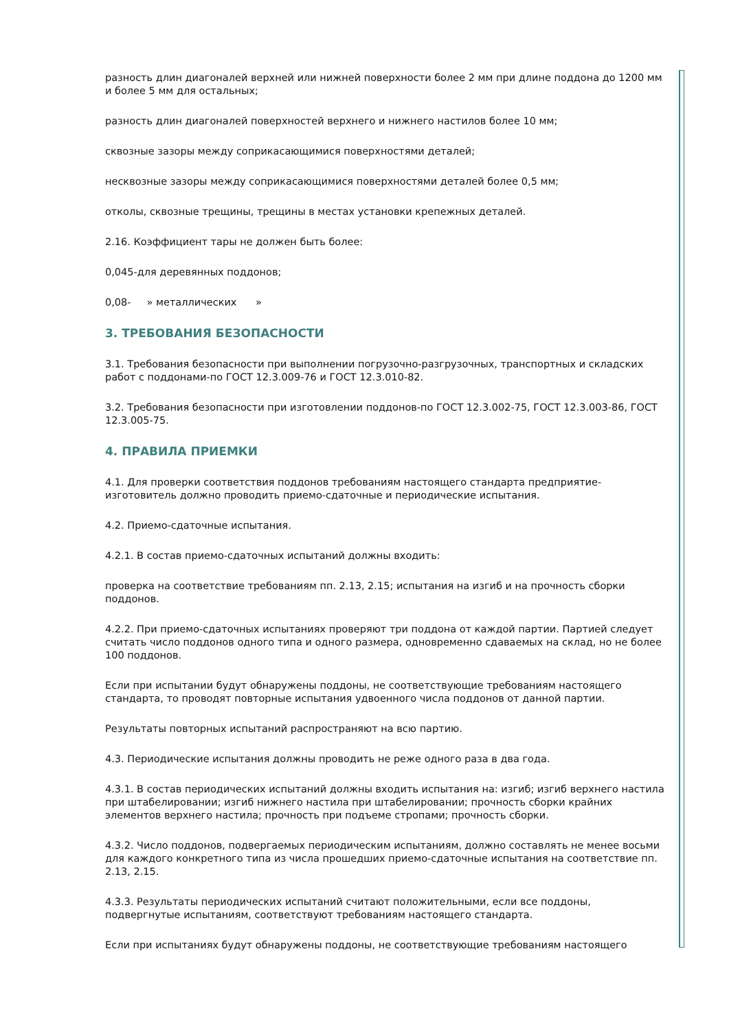разность длин диагоналей верхней или нижней поверхности более 2 мм при длине поддона до 1200 мм и более 5 мм для остальных;
разность длин диагоналей поверхностей верхнего и нижнего настилов более 10 мм;
сквозные зазоры между соприкасающимися поверхностями деталей;
несквозные зазоры между соприкасающимися поверхностями деталей более 0,5 мм;
отколы, сквозные трещины, трещины в местах установки крепежных деталей.
2.16. Коэффициент тары не должен быть более:
0,045-для деревянных поддонов;
0,08- » металлических »
3. ТРЕБОВАНИЯ БЕЗОПАСНОСТИ
3.1. Требования безопасности при выполнении погрузочно-разгрузочных, транспортных и складских работ с поддонами-по ГОСТ 12.3.009-76 и ГОСТ 12.3.010-82.
3.2. Требования безопасности при изготовлении поддонов-по ГОСТ 12.3.002-75, ГОСТ 12.3.003-86, ГОСТ 12.3.005-75.
4. ПРАВИЛА ПРИЕМКИ
4.1. Для проверки соответствия поддонов требованиям настоящего стандарта предприятие-изготовитель должно проводить приемо-сдаточные и периодические испытания.
4.2. Приемо-сдаточные испытания.
4.2.1. В состав приемо-сдаточных испытаний должны входить:
проверка на соответствие требованиям пп. 2.13, 2.15; испытания на изгиб и на прочность сборки поддонов.
4.2.2. При приемо-сдаточных испытаниях проверяют три поддона от каждой партии. Партией следует считать число поддонов одного типа и одного размера, одновременно сдаваемых на склад, но не более 100 поддонов.
Если при испытании будут обнаружены поддоны, не соответствующие требованиям настоящего стандарта, то проводят повторные испытания удвоенного числа поддонов от данной партии.
Результаты повторных испытаний распространяют на всю партию.
4.3. Периодические испытания должны проводить не реже одного раза в два года.
4.3.1. В состав периодических испытаний должны входить испытания на: изгиб; изгиб верхнего настила при штабелировании; изгиб нижнего настила при штабелировании; прочность сборки крайних элементов верхнего настила; прочность при подъеме стропами; прочность сборки.
4.3.2. Число поддонов, подвергаемых периодическим испытаниям, должно составлять не менее восьми для каждого конкретного типа из числа прошедших приемо-сдаточные испытания на соответствие пп. 2.13, 2.15.
4.3.3. Результаты периодических испытаний считают положительными, если все поддоны, подвергнутые испытаниям, соответствуют требованиям настоящего стандарта.
Если при испытаниях будут обнаружены поддоны, не соответствующие требованиям настоящего